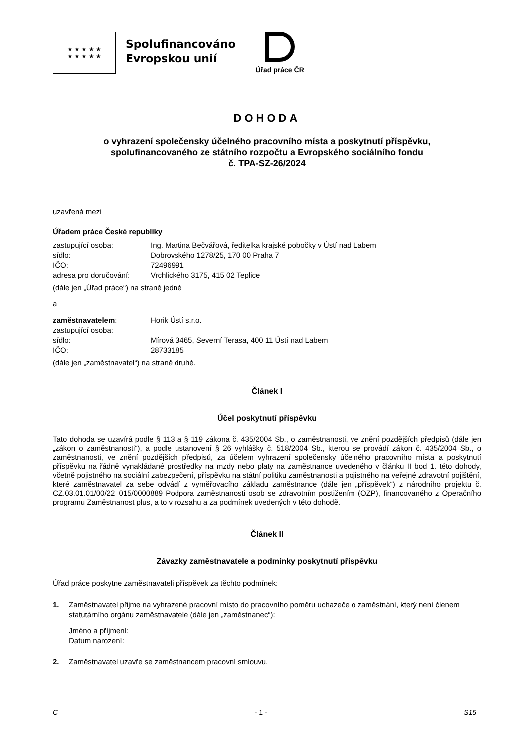★ ★ ★ ★ ★
★ ★ ★ ★ ★
Spolufinancováno
Evropskou unií
Úřad práce ČR
DOHODA
o vyhrazení společensky účelného pracovního místa a poskytnutí příspěvku,
spolufinancovaného ze státního rozpočtu a Evropského sociálního fondu
č. TPA-SZ-26/2024
uzavřená mezi
Úřadem práce České republiky
zastupující osoba: Ing. Martina Bečvářová, ředitelka krajské pobočky v Ústí nad Labem
sídlo: Dobrovského 1278/25, 170 00 Praha 7
IČO: 72496991
adresa pro doručování: Vrchlického 3175, 415 02 Teplice
(dále jen „Úřad práce“) na straně jedné
a
zaměstnavatelem: Horik Ústí s.r.o.
zastupující osoba:
sídlo: Mírová 3465, Severní Terasa, 400 11 Ústí nad Labem
IČO: 28733185
(dále jen „zaměstnavatel“) na straně druhé.
Článek I
Účel poskytnutí příspěvku
Tato dohoda se uzavírá podle § 113 a § 119 zákona č. 435/2004 Sb., o zaměstnanosti, ve znění pozdějších předpisů (dále jen „zákon o zaměstnanosti“), a podle ustanovení § 26 vyhlášky č. 518/2004 Sb., kterou se provádí zákon č. 435/2004 Sb., o zaměstnanosti, ve znění pozdějších předpisů, za účelem vyhrazení společensky účelného pracovního místa a poskytnutí příspěvku na řádně vynakládané prostředky na mzdy nebo platy na zaměstnance uvedeného v článku II bod 1. této dohody, včetně pojistného na sociální zabezpečení, příspěvku na státní politiku zaměstnanosti a pojistného na veřejné zdravotní pojištění, které zaměstnavatel za sebe odvádí z vyměřovacího základu zaměstnance (dále jen „příspěvek“) z národního projektu č. CZ.03.01.01/00/22_015/0000889 Podpora zaměstnanosti osob se zdravotním postižením (OZP), financovaného z Operačního programu Zaměstnanost plus, a to v rozsahu a za podmínek uvedených v této dohodě.
Článek II
Závazky zaměstnavatele a podmínky poskytnutí příspěvku
Úřad práce poskytne zaměstnavateli příspěvek za těchto podmínek:
1. Zaměstnavatel přijme na vyhrazené pracovní místo do pracovního poměru uchazeče o zaměstnání, který není členem statutárního orgánu zaměstnavatele (dále jen „zaměstnanec“):
Jméno a příjmení:
Datum narození:
2. Zaměstnavatel uzavře se zaměstnancem pracovní smlouvu.
C - 1 - S15